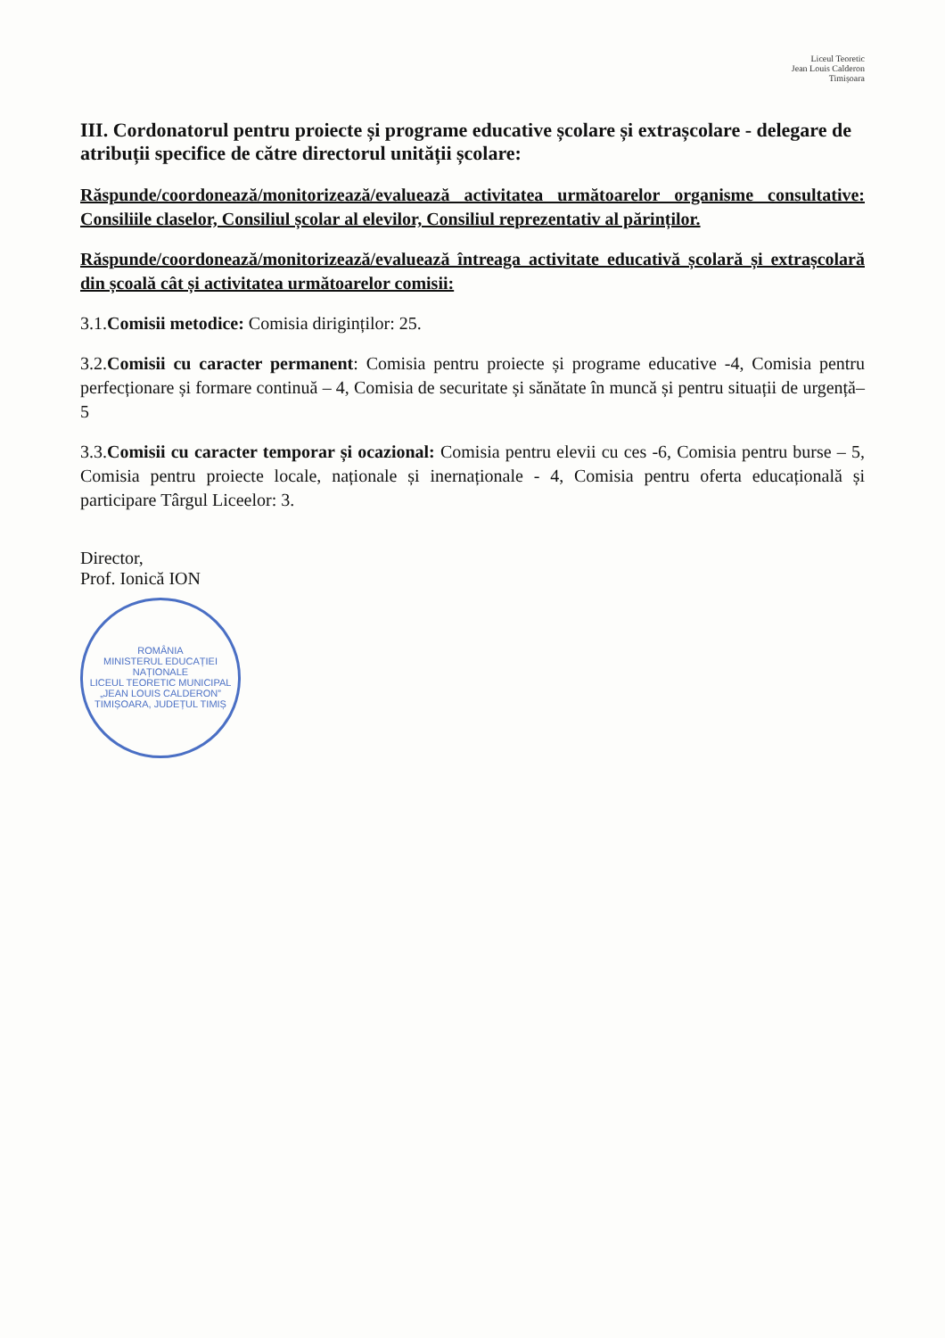Liceul Teoretic
Jean Louis Calderon
Timișoara
III. Cordonatorul pentru proiecte și programe educative școlare și extrașcolare - delegare de atribuții specifice de către directorul unității școlare:
Răspunde/coordonează/monitorizează/evaluează activitatea următoarelor organisme consultative: Consiliile claselor, Consiliul școlar al elevilor, Consiliul reprezentativ al părinților.
Răspunde/coordonează/monitorizează/evaluează întreaga activitate educativă școlară și extrașcolară din școală cât și activitatea următoarelor comisii:
3.1.Comisii metodice: Comisia diriginților: 25.
3.2.Comisii cu caracter permanent: Comisia pentru proiecte și programe educative -4, Comisia pentru perfecționare și formare continuă – 4, Comisia de securitate și sănătate în muncă și pentru situații de urgență– 5
3.3.Comisii cu caracter temporar și ocazional: Comisia pentru elevii cu ces -6, Comisia pentru burse – 5, Comisia pentru proiecte locale, naționale și inernaționale - 4, Comisia pentru oferta educațională și participare Târgul Liceelor: 3.
Director,
Prof. Ionică ION
ROMÂNIA
MINISTERUL EDUCAȚIEI NAȚIONALE
LICEUL TEORETIC MUNICIPAL
„JEAN LOUIS CALDERON”
TIMIȘOARA, JUDEȚUL TIMIȘ